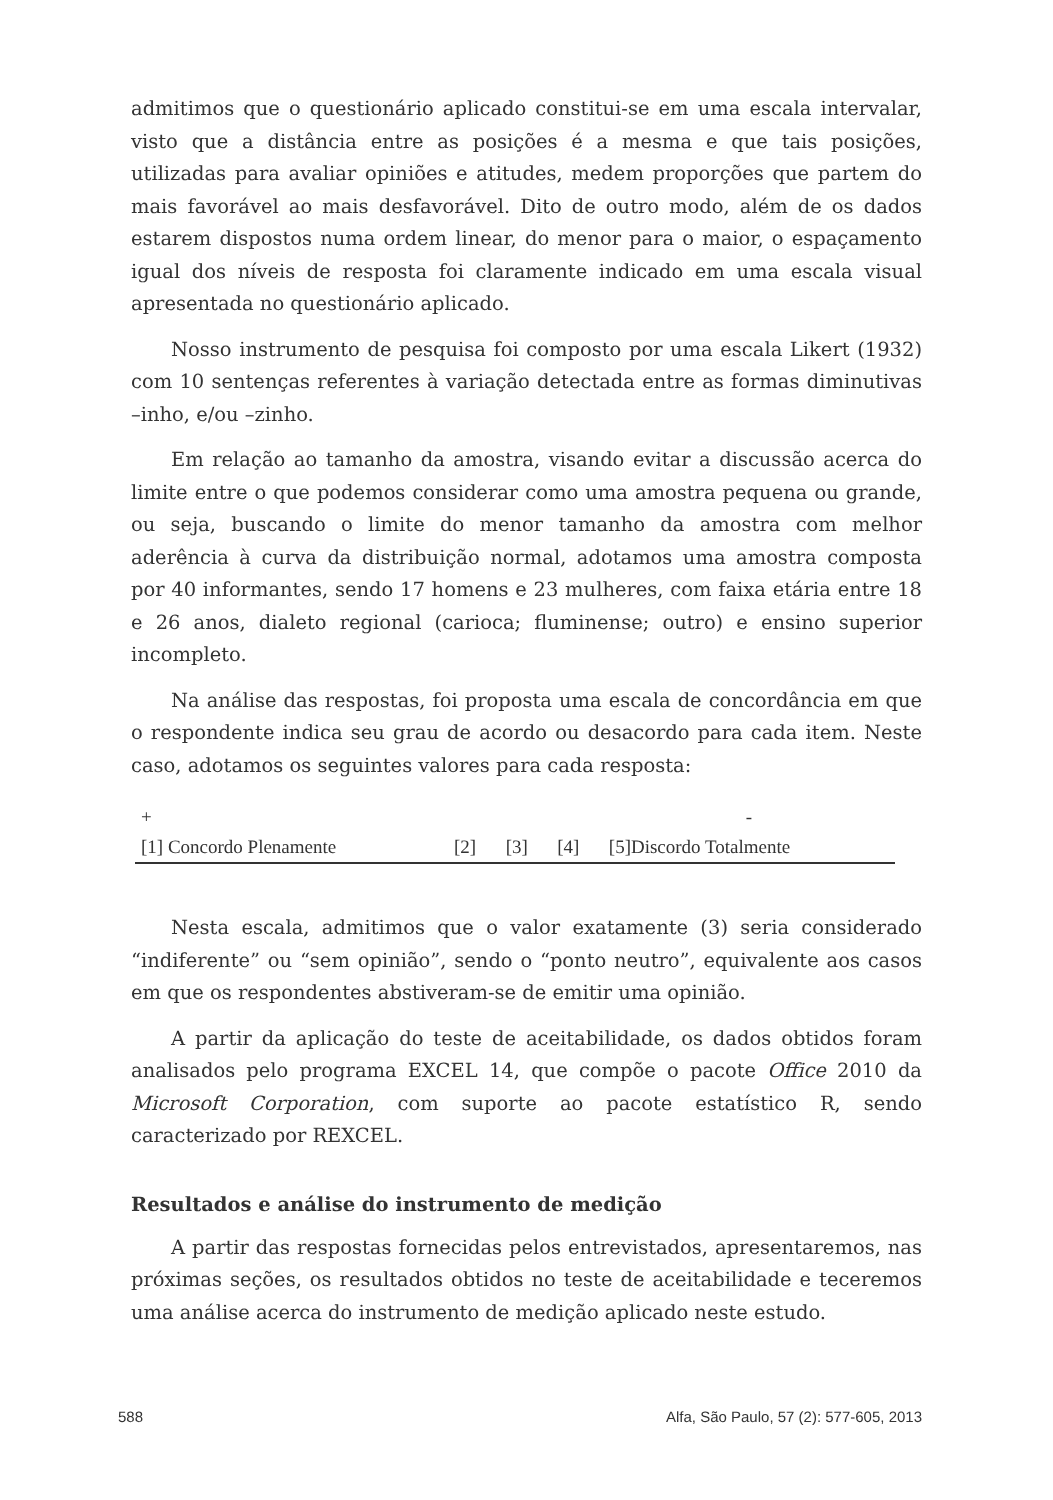admitimos que o questionário aplicado constitui-se em uma escala intervalar, visto que a distância entre as posições é a mesma e que tais posições, utilizadas para avaliar opiniões e atitudes, medem proporções que partem do mais favorável ao mais desfavorável. Dito de outro modo, além de os dados estarem dispostos numa ordem linear, do menor para o maior, o espaçamento igual dos níveis de resposta foi claramente indicado em uma escala visual apresentada no questionário aplicado.
Nosso instrumento de pesquisa foi composto por uma escala Likert (1932) com 10 sentenças referentes à variação detectada entre as formas diminutivas –inho, e/ou –zinho.
Em relação ao tamanho da amostra, visando evitar a discussão acerca do limite entre o que podemos considerar como uma amostra pequena ou grande, ou seja, buscando o limite do menor tamanho da amostra com melhor aderência à curva da distribuição normal, adotamos uma amostra composta por 40 informantes, sendo 17 homens e 23 mulheres, com faixa etária entre 18 e 26 anos, dialeto regional (carioca; fluminense; outro) e ensino superior incompleto.
Na análise das respostas, foi proposta uma escala de concordância em que o respondente indica seu grau de acordo ou desacordo para cada item. Neste caso, adotamos os seguintes valores para cada resposta:
| + | | | | - |
| [1] Concordo Plenamente | [2] | [3] | [4] | [5]Discordo Totalmente |
Nesta escala, admitimos que o valor exatamente (3) seria considerado “indiferente” ou “sem opinião”, sendo o “ponto neutro”, equivalente aos casos em que os respondentes abstiveram-se de emitir uma opinião.
A partir da aplicação do teste de aceitabilidade, os dados obtidos foram analisados pelo programa EXCEL 14, que compõe o pacote Office 2010 da Microsoft Corporation, com suporte ao pacote estatístico R, sendo caracterizado por REXCEL.
Resultados e análise do instrumento de medição
A partir das respostas fornecidas pelos entrevistados, apresentaremos, nas próximas seções, os resultados obtidos no teste de aceitabilidade e teceremos uma análise acerca do instrumento de medição aplicado neste estudo.
588 Alfa, São Paulo, 57 (2): 577-605, 2013